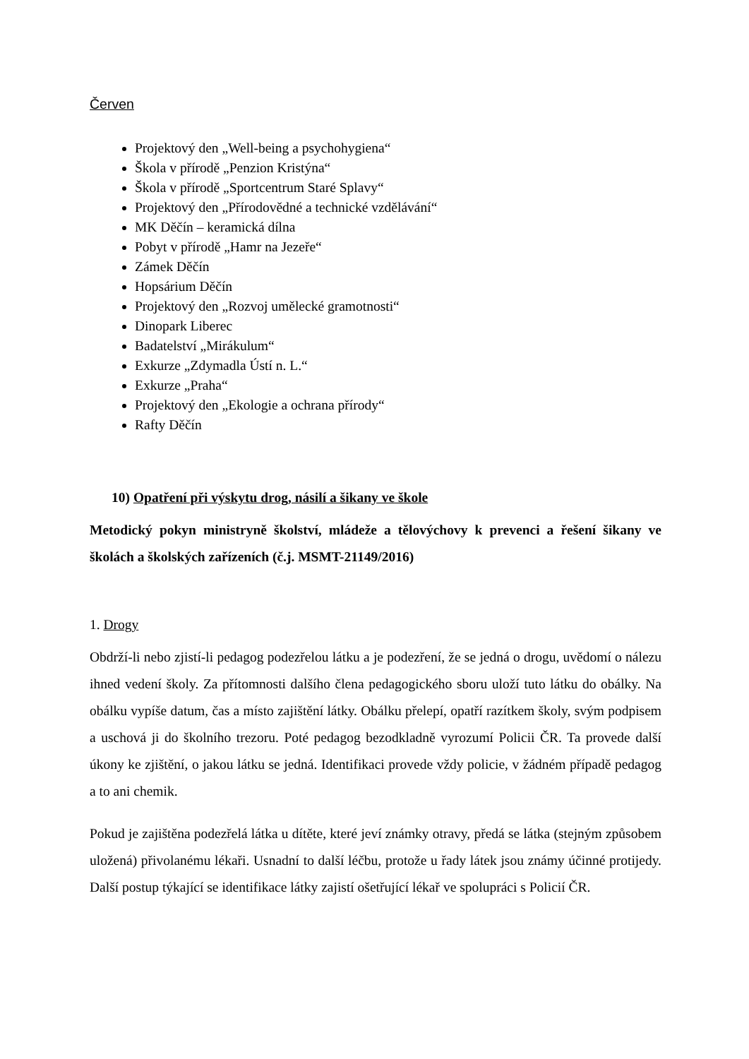Červen
Projektový den „Well-being a psychohygiena“
Škola v přírodě „Penzion Kristýna“
Škola v přírodě „Sportcentrum Staré Splavy“
Projektový den „Přírodovědné a technické vzdělávání“
MK Děčín – keramická dílna
Pobyt v přírodě „Hamr na Jezeře“
Zámek Děčín
Hopsárium Děčín
Projektový den „Rozvoj umělecké gramotnosti“
Dinopark Liberec
Badatelství „Mirákulum“
Exkurze „Zdymadla Ústí n. L.“
Exkurze „Praha“
Projektový den „Ekologie a ochrana přírody“
Rafty Děčín
10) Opatření při výskytu drog, násilí a šikany ve škole
Metodický pokyn ministryně školství, mládeže a tělovýchovy k prevenci a řešení šikany ve školách a školských zařízeních (č.j. MSMT-21149/2016)
1. Drogy
Obdrží-li nebo zjistí-li pedagog podezřelou látku a je podezření, že se jedná o drogu, uvědomí o nálezu ihned vedení školy. Za přítomnosti dalšího člena pedagogického sboru uloží tuto látku do obálky. Na obálku vypíše datum, čas a místo zajištění látky. Obálku přelepí, opatří razítkem školy, svým podpisem a uschová ji do školního trezoru. Poté pedagog bezodkladně vyrozumí Policii ČR. Ta provede další úkony ke zjištění, o jakou látku se jedná. Identifikaci provede vždy policie, v žádném případě pedagog a to ani chemik.
Pokud je zajištěna podezřelá látka u dítěte, které jeví známky otravy, předá se látka (stejným způsobem uložená) přivolanému lékaři. Usnadní to další léčbu, protože u řady látek jsou známy účinné protijedy. Další postup týkající se identifikace látky zajistí ošetřující lékař ve spolupráci s Policií ČR.